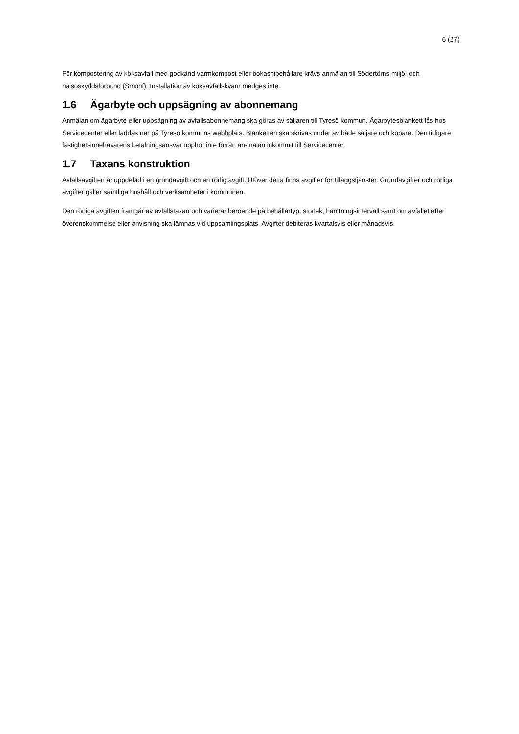6 (27)
För kompostering av köksavfall med godkänd varmkompost eller bokashibehållare krävs anmälan till Södertörns miljö- och hälsoskyddsförbund (Smohf). Installation av köksavfallskvarn medges inte.
1.6 Ägarbyte och uppsägning av abonnemang
Anmälan om ägarbyte eller uppsägning av avfallsabonnemang ska göras av säljaren till Tyresö kommun. Ägarbytesblankett fås hos Servicecenter eller laddas ner på Tyresö kommuns webbplats. Blanketten ska skrivas under av både säljare och köpare. Den tidigare fastighetsinnehavarens betalningsansvar upphör inte förrän an-mälan inkommit till Servicecenter.
1.7 Taxans konstruktion
Avfallsavgiften är uppdelad i en grundavgift och en rörlig avgift. Utöver detta finns avgifter för tilläggstjänster. Grundavgifter och rörliga avgifter gäller samtliga hushåll och verksamheter i kommunen.
Den rörliga avgiften framgår av avfallstaxan och varierar beroende på behållartyp, storlek, hämtningsintervall samt om avfallet efter överenskommelse eller anvisning ska lämnas vid uppsamlingsplats. Avgifter debiteras kvartalsvis eller månadsvis.